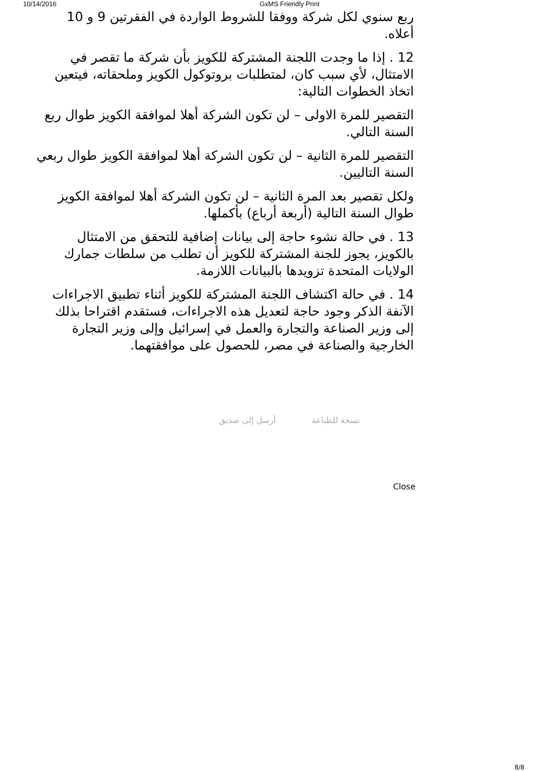10/14/2016 GxMS Friendly Print
ربع سنوي لكل شركة ووفقا للشروط الواردة في الفقرتين 9 و 10 أعلاه.
12 . إذا ما وجدت اللجنة المشتركة للكويز بأن شركة ما تقصر في الامتثال، لأي سبب كان، لمتطلبات بروتوكول الكويز وملحقاته، فيتعين اتخاذ الخطوات التالية:
التقصير للمرة الاولى – لن تكون الشركة أهلا لموافقة الكويز طوال ربع السنة التالي.
التقصير للمرة الثانية – لن تكون الشركة أهلا لموافقة الكويز طوال ربعي السنة التاليين.
ولكل تقصير بعد المرة الثانية – لن تكون الشركة أهلا لموافقة الكويز طوال السنة التالية (أربعة أرباع) بأكملها.
13 . في حالة نشوء حاجة إلى بيانات إضافية للتحقق من الامتثال بالكويز، يجوز للجنة المشتركة للكويز أن تطلب من سلطات جمارك الولايات المتحدة تزويدها بالبيانات اللازمة.
14 . في حالة اكتشاف اللجنة المشتركة للكويز أثناء تطبيق الاجراءات الآنفة الذكر وجود حاجة لتعديل هذه الاجراءات، فستقدم اقتراحا بذلك إلى وزير الصناعة والتجارة والعمل في إسرائيل وإلى وزير التجارة الخارجية والصناعة في مصر، للحصول على موافقتهما.
نسخة للطباعة أرسل إلى صديق
Close
8/8